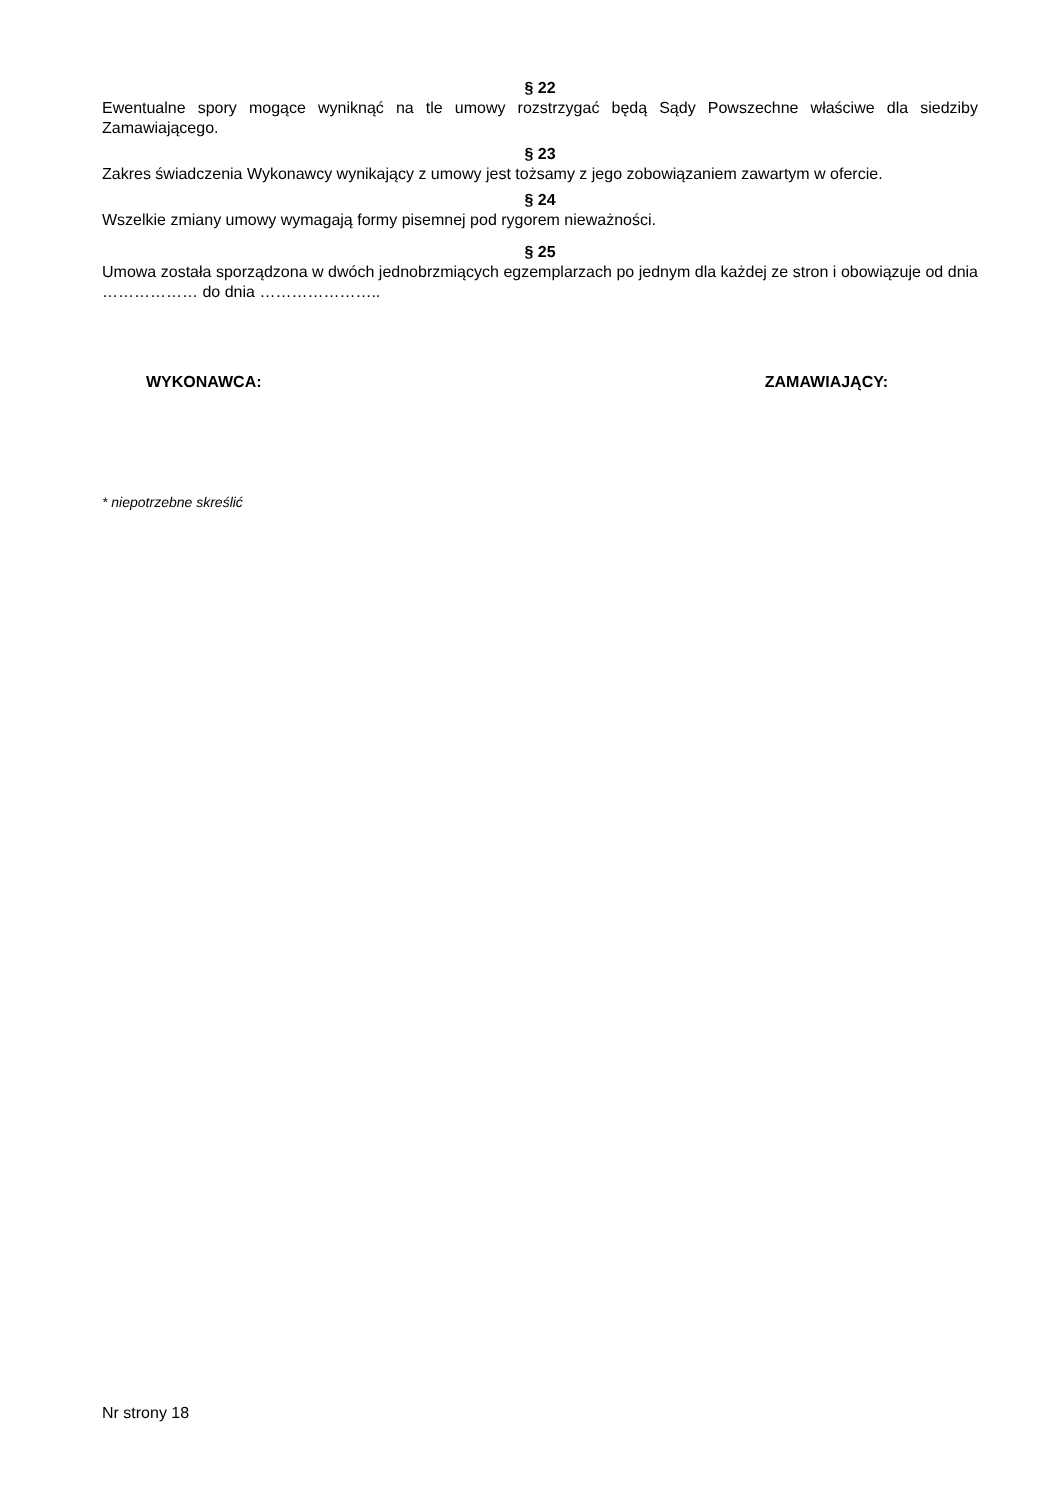§ 22
Ewentualne spory mogące wyniknąć na tle umowy rozstrzygać będą Sądy Powszechne właściwe dla siedziby Zamawiającego.
§ 23
Zakres świadczenia Wykonawcy wynikający z umowy jest tożsamy z jego zobowiązaniem zawartym w ofercie.
§ 24
Wszelkie zmiany umowy wymagają formy pisemnej pod rygorem nieważności.
§ 25
Umowa została sporządzona w dwóch jednobrzmiących egzemplarzach po jednym dla każdej ze stron i obowiązuje od dnia ……………… do dnia …………………..
WYKONAWCA: ZAMAWIAJĄCY:
* niepotrzebne skreślić
Nr strony 18